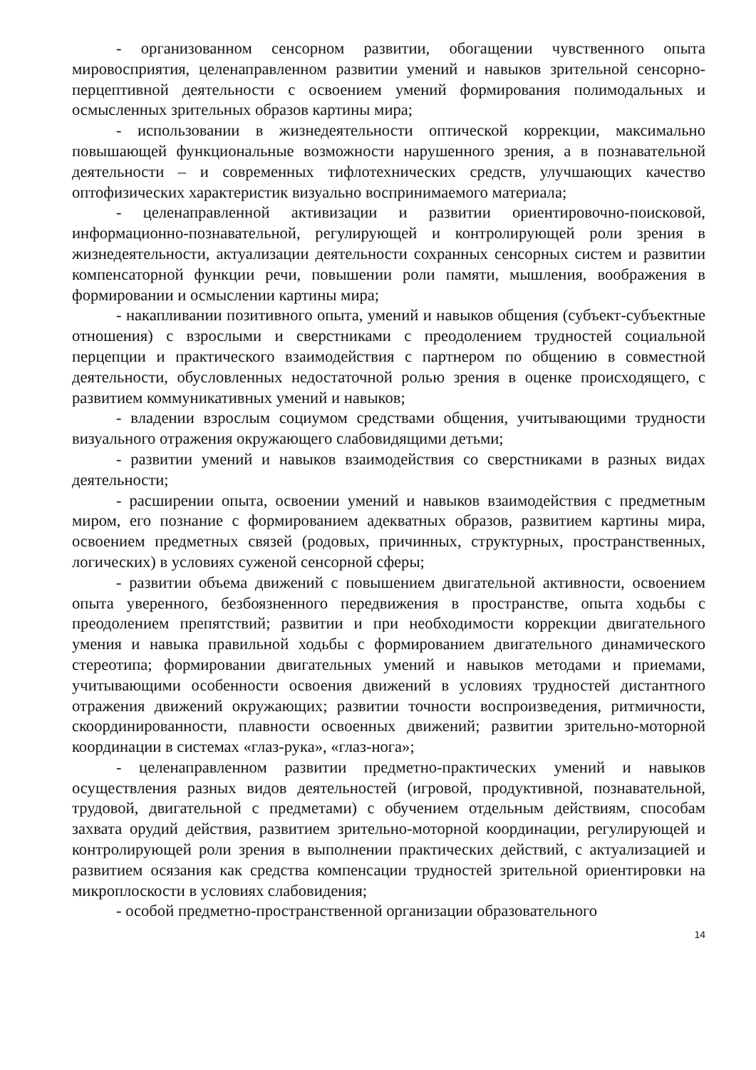- организованном сенсорном развитии, обогащении чувственного опыта мировосприятия, целенаправленном развитии умений и навыков зрительной сенсорно-перцептивной деятельности с освоением умений формирования полимодальных и осмысленных зрительных образов картины мира;
- использовании в жизнедеятельности оптической коррекции, максимально повышающей функциональные возможности нарушенного зрения, а в познавательной деятельности – и современных тифлотехнических средств, улучшающих качество оптофизических характеристик визуально воспринимаемого материала;
- целенаправленной активизации и развитии ориентировочно-поисковой, информационно-познавательной, регулирующей и контролирующей роли зрения в жизнедеятельности, актуализации деятельности сохранных сенсорных систем и развитии компенсаторной функции речи, повышении роли памяти, мышления, воображения в формировании и осмыслении картины мира;
- накапливании позитивного опыта, умений и навыков общения (субъект-субъектные отношения) с взрослыми и сверстниками с преодолением трудностей социальной перцепции и практического взаимодействия с партнером по общению в совместной деятельности, обусловленных недостаточной ролью зрения в оценке происходящего, с развитием коммуникативных умений и навыков;
- владении взрослым социумом средствами общения, учитывающими трудности визуального отражения окружающего слабовидящими детьми;
- развитии умений и навыков взаимодействия со сверстниками в разных видах деятельности;
- расширении опыта, освоении умений и навыков взаимодействия с предметным миром, его познание с формированием адекватных образов, развитием картины мира, освоением предметных связей (родовых, причинных, структурных, пространственных, логических) в условиях суженой сенсорной сферы;
- развитии объема движений с повышением двигательной активности, освоением опыта уверенного, безбоязненного передвижения в пространстве, опыта ходьбы с преодолением препятствий; развитии и при необходимости коррекции двигательного умения и навыка правильной ходьбы с формированием двигательного динамического стереотипа; формировании двигательных умений и навыков методами и приемами, учитывающими особенности освоения движений в условиях трудностей дистантного отражения движений окружающих; развитии точности воспроизведения, ритмичности, скоординированности, плавности освоенных движений; развитии зрительно-моторной координации в системах «глаз-рука», «глаз-нога»;
- целенаправленном развитии предметно-практических умений и навыков осуществления разных видов деятельностей (игровой, продуктивной, познавательной, трудовой, двигательной с предметами) с обучением отдельным действиям, способам захвата орудий действия, развитием зрительно-моторной координации, регулирующей и контролирующей роли зрения в выполнении практических действий, с актуализацией и развитием осязания как средства компенсации трудностей зрительной ориентировки на микроплоскости в условиях слабовидения;
- особой предметно-пространственной организации образовательного
14